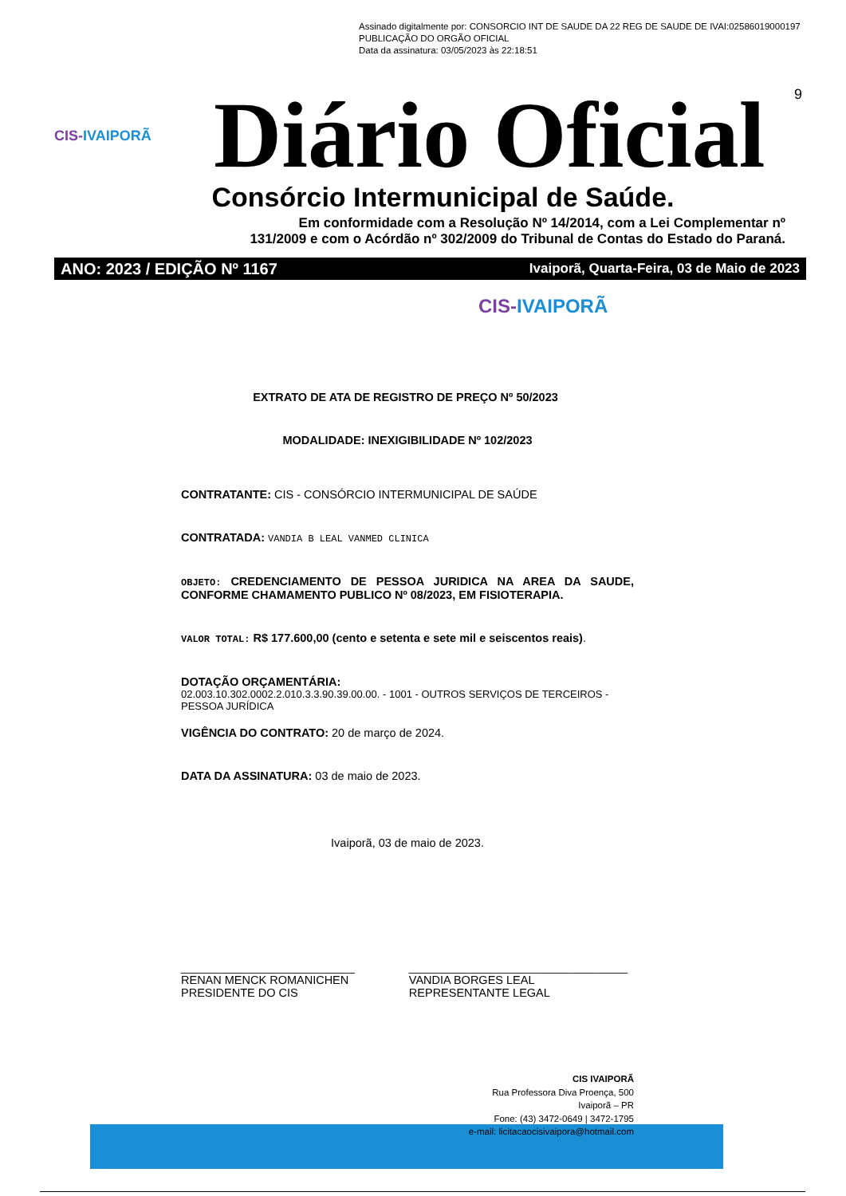Assinado digitalmente por: CONSORCIO INT DE SAUDE DA 22 REG DE SAUDE DE IVAI:02586019000197
PUBLICAÇÃO DO ORGÃO OFICIAL
Data da assinatura: 03/05/2023 às 22:18:51
9
CIS-IVAIPORÃ
Diário Oficial
Consórcio Intermunicipal de Saúde.
Em conformidade com a Resolução Nº 14/2014, com a Lei Complementar nº
131/2009 e com o Acórdão nº 302/2009 do Tribunal de Contas do Estado do Paraná.
ANO: 2023 / EDIÇÃO Nº 1167 Ivaiporã, Quarta-Feira, 03 de Maio de 2023
CIS-IVAIPORÃ
EXTRATO DE ATA DE REGISTRO DE PREÇO Nº 50/2023
MODALIDADE: INEXIGIBILIDADE Nº 102/2023
CONTRATANTE: CIS - CONSÓRCIO INTERMUNICIPAL DE SAÚDE
CONTRATADA: VANDIA B LEAL VANMED CLINICA
OBJETO: CREDENCIAMENTO DE PESSOA JURIDICA NA AREA DA SAUDE, CONFORME CHAMAMENTO PUBLICO Nº 08/2023, EM FISIOTERAPIA.
VALOR TOTAL: R$ 177.600,00 (cento e setenta e sete mil e seiscentos reais).
DOTAÇÃO ORÇAMENTÁRIA:
02.003.10.302.0002.2.010.3.3.90.39.00.00. - 1001 - OUTROS SERVIÇOS DE TERCEIROS - PESSOA JURÍDICA
VIGÊNCIA DO CONTRATO: 20 de março de 2024.
DATA DA ASSINATURA: 03 de maio de 2023.
Ivaiporã, 03 de maio de 2023.
___________________________
RENAN MENCK ROMANICHEN
PRESIDENTE DO CIS
__________________________________
VANDIA BORGES LEAL
REPRESENTANTE LEGAL
CIS IVAIPORÃ
Rua Professora Diva Proença, 500
Ivaiporã – PR
Fone: (43) 3472-0649 | 3472-1795
e-mail: licitacaocisivaipora@hotmail.com